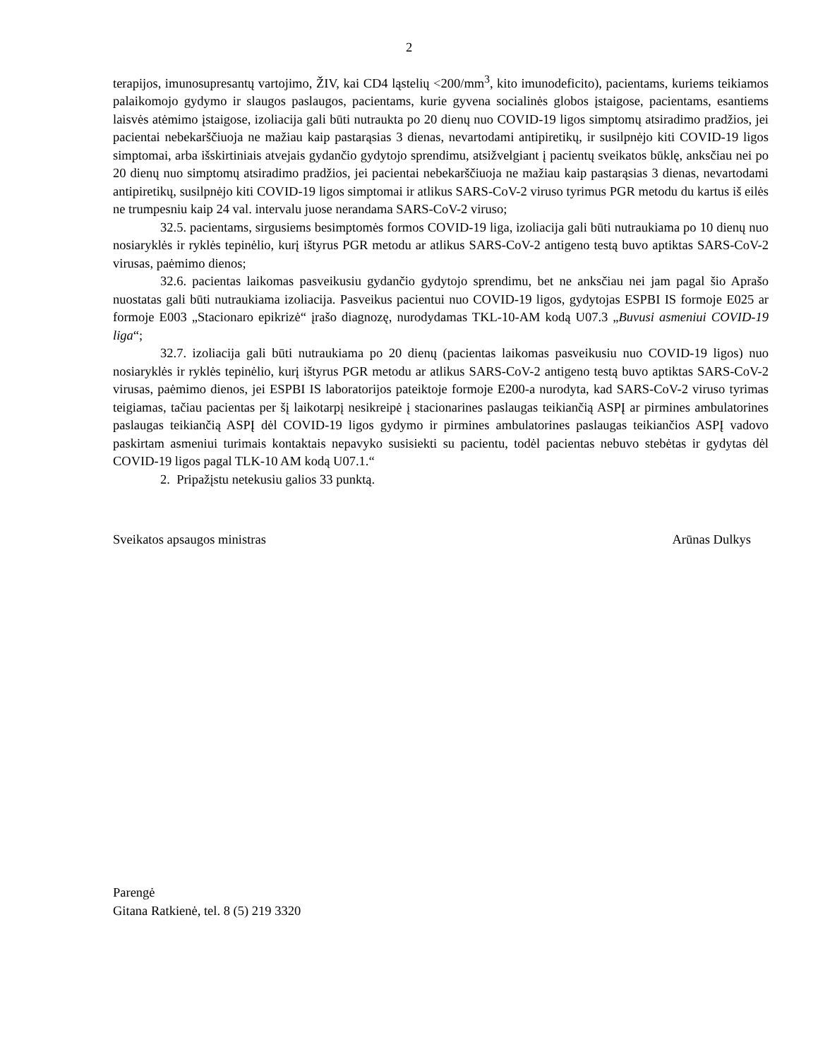2
terapijos, imunosupresantų vartojimo, ŽIV, kai CD4 ląstelių <200/mm<sup>3</sup>, kito imunodeficito), pacientams, kuriems teikiamos palaikomojo gydymo ir slaugos paslaugos, pacientams, kurie gyvena socialinės globos įstaigose, pacientams, esantiems laisvės atėmimo įstaigose, izoliacija gali būti nutraukta po 20 dienų nuo COVID-19 ligos simptomų atsiradimo pradžios, jei pacientai nebekarščiuoja ne mažiau kaip pastarąsias 3 dienas, nevartodami antipiretikų, ir susilpnėjo kiti COVID-19 ligos simptomai, arba išskirtiniais atvejais gydančio gydytojo sprendimu, atsižvelgiant į pacientų sveikatos būklę, anksčiau nei po 20 dienų nuo simptomų atsiradimo pradžios, jei pacientai nebekarščiuoja ne mažiau kaip pastarąsias 3 dienas, nevartodami antipiretikų, susilpnėjo kiti COVID-19 ligos simptomai ir atlikus SARS-CoV-2 viruso tyrimus PGR metodu du kartus iš eilės ne trumpesniu kaip 24 val. intervalu juose nerandama SARS-CoV-2 viruso;
32.5. pacientams, sirgusiems besimptomės formos COVID-19 liga, izoliacija gali būti nutraukiama po 10 dienų nuo nosiaryklės ir ryklės tepinėlio, kurį ištyrus PGR metodu ar atlikus SARS-CoV-2 antigeno testą buvo aptiktas SARS-CoV-2 virusas, paėmimo dienos;
32.6. pacientas laikomas pasveikusiu gydančio gydytojo sprendimu, bet ne anksčiau nei jam pagal šio Aprašo nuostatas gali būti nutraukiama izoliacija. Pasveikus pacientui nuo COVID-19 ligos, gydytojas ESPBI IS formoje E025 ar formoje E003 „Stacionaro epikrizė“ įrašo diagnozę, nurodydamas TKL-10-AM kodą U07.3 „Buvusi asmeniui COVID-19 liga“;
32.7. izoliacija gali būti nutraukiama po 20 dienų (pacientas laikomas pasveikusiu nuo COVID-19 ligos) nuo nosiaryklės ir ryklės tepinėlio, kurį ištyrus PGR metodu ar atlikus SARS-CoV-2 antigeno testą buvo aptiktas SARS-CoV-2 virusas, paėmimo dienos, jei ESPBI IS laboratorijos pateiktoje formoje E200-a nurodyta, kad SARS-CoV-2 viruso tyrimas teigiamas, tačiau pacientas per šį laikotarpį nesikreipė į stacionarines paslaugas teikiančią ASPĮ ar pirmines ambulatorines paslaugas teikiančią ASPĮ dėl COVID-19 ligos gydymo ir pirmines ambulatorines paslaugas teikiančios ASPĮ vadovo paskirtam asmeniui turimais kontaktais nepavyko susisiekti su pacientu, todėl pacientas nebuvo stebėtas ir gydytas dėl COVID-19 ligos pagal TLK-10 AM kodą U07.1.“
2. Pripažįstu netekusiu galios 33 punktą.
Sveikatos apsaugos ministras Arūnas Dulkys
Parengė
Gitana Ratkienė, tel. 8 (5) 219 3320